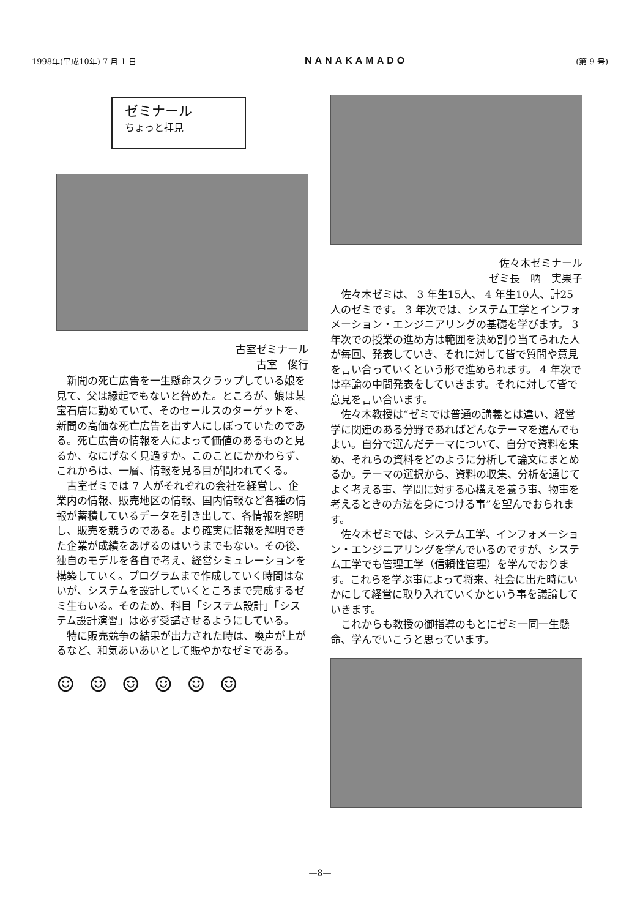1998年(平成10年) 7 月 1 日 NANAKAMADO (第 9 号)
ゼミナール
ちょっと拝見
古室ゼミナール
古室　俊行
新聞の死亡広告を一生懸命スクラップしている娘を見て、父は縁起でもないと咎めた。ところが、娘は某宝石店に勤めていて、そのセールスのターゲットを、新聞の高価な死亡広告を出す人にしぼっていたのである。死亡広告の情報を人によって価値のあるものと見るか、なにげなく見過すか。このことにかかわらず、これからは、一層、情報を見る目が問われてくる。
古室ゼミでは 7 人がそれぞれの会社を経営し、企業内の情報、販売地区の情報、国内情報など各種の情報が蓄積しているデータを引き出して、各情報を解明し、販売を競うのである。より確実に情報を解明できた企業が成績をあげるのはいうまでもない。その後、独自のモデルを各自で考え、経営シミュレーションを構築していく。プログラムまで作成していく時間はないが、システムを設計していくところまで完成するゼミ生もいる。そのため、科目「システム設計」「システム設計演習」は必ず受講させるようにしている。
特に販売競争の結果が出力された時は、喚声が上がるなど、和気あいあいとして賑やかなゼミである。
☺ ☺ ☺ ☺ ☺ ☺
佐々木ゼミナール
ゼミ長　吶　実果子
佐々木ゼミは、 3 年生15人、 4 年生10人、計25人のゼミです。 3 年次では、システム工学とインフォメーション・エンジニアリングの基礎を学びます。 3 年次での授業の進め方は範囲を決め割り当てられた人が毎回、発表していき、それに対して皆で質問や意見を言い合っていくという形で進められます。 4 年次では卒論の中間発表をしていきます。それに対して皆で意見を言い合います。
佐々木教授は“ゼミでは普通の講義とは違い、経営学に関連のある分野であればどんなテーマを選んでもよい。自分で選んだテーマについて、自分で資料を集め、それらの資料をどのように分析して論文にまとめるか。テーマの選択から、資料の収集、分析を通じてよく考える事、学問に対する心構えを養う事、物事を考えるときの方法を身につける事”を望んでおられます。
佐々木ゼミでは、システム工学、インフォメーション・エンジニアリングを学んでいるのですが、システム工学でも管理工学（信頼性管理）を学んでおります。これらを学ぶ事によって将来、社会に出た時にいかにして経営に取り入れていくかという事を議論していきます。
これからも教授の御指導のもとにゼミ一同一生懸命、学んでいこうと思っています。
—8—